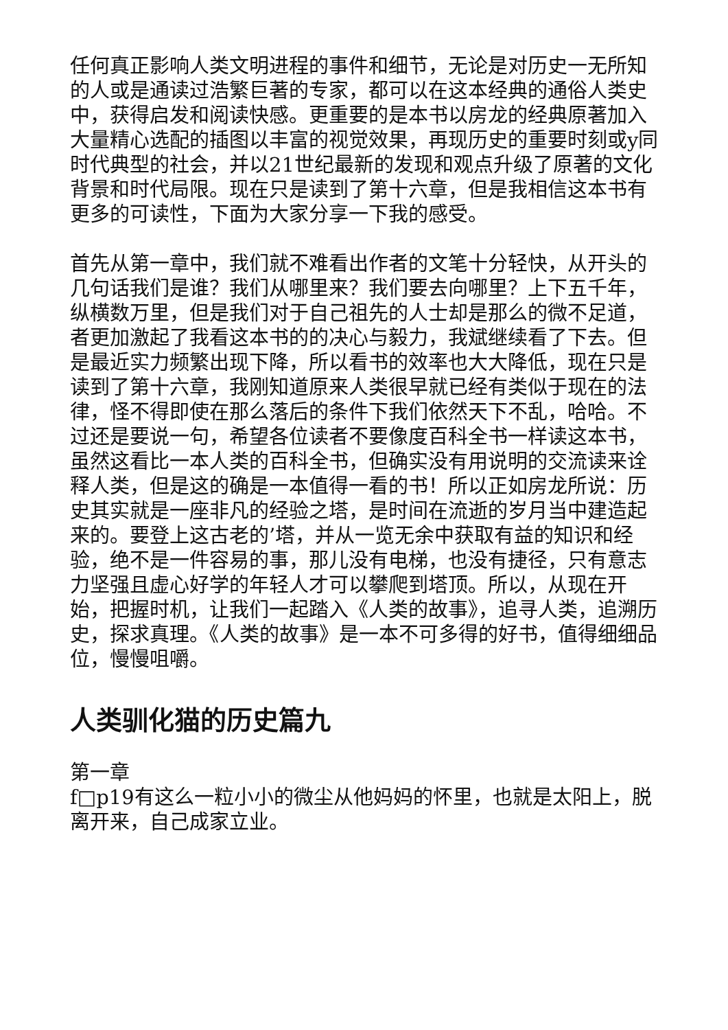任何真正影响人类文明进程的事件和细节，无论是对历史一无所知的人或是通读过浩繁巨著的专家，都可以在这本经典的通俗人类史中，获得启发和阅读快感。更重要的是本书以房龙的经典原著加入大量精心选配的插图以丰富的视觉效果，再现历史的重要时刻或y同时代典型的社会，并以21世纪最新的发现和观点升级了原著的文化背景和时代局限。现在只是读到了第十六章，但是我相信这本书有更多的可读性，下面为大家分享一下我的感受。
首先从第一章中，我们就不难看出作者的文笔十分轻快，从开头的几句话我们是谁？我们从哪里来？我们要去向哪里？上下五千年，纵横数万里，但是我们对于自己祖先的人士却是那么的微不足道，者更加激起了我看这本书的的决心与毅力，我斌继续看了下去。但是最近实力频繁出现下降，所以看书的效率也大大降低，现在只是读到了第十六章，我刚知道原来人类很早就已经有类似于现在的法律，怪不得即使在那么落后的条件下我们依然天下不乱，哈哈。不过还是要说一句，希望各位读者不要像度百科全书一样读这本书，虽然这看比一本人类的百科全书，但确实没有用说明的交流读来诠释人类，但是这的确是一本值得一看的书！所以正如房龙所说：历史其实就是一座非凡的经验之塔，是时间在流逝的岁月当中建造起来的。要登上这古老的’塔，并从一览无余中获取有益的知识和经验，绝不是一件容易的事，那儿没有电梯，也没有捷径，只有意志力坚强且虚心好学的年轻人才可以攀爬到塔顶。所以，从现在开始，把握时机，让我们一起踏入《人类的故事》，追寻人类，追溯历史，探求真理。《人类的故事》是一本不可多得的好书，值得细细品位，慢慢咀嚼。
人类驯化猫的历史篇九
第一章
f□p19有这么一粒小小的微尘从他妈妈的怀里，也就是太阳上，脱离开来，自己成家立业。